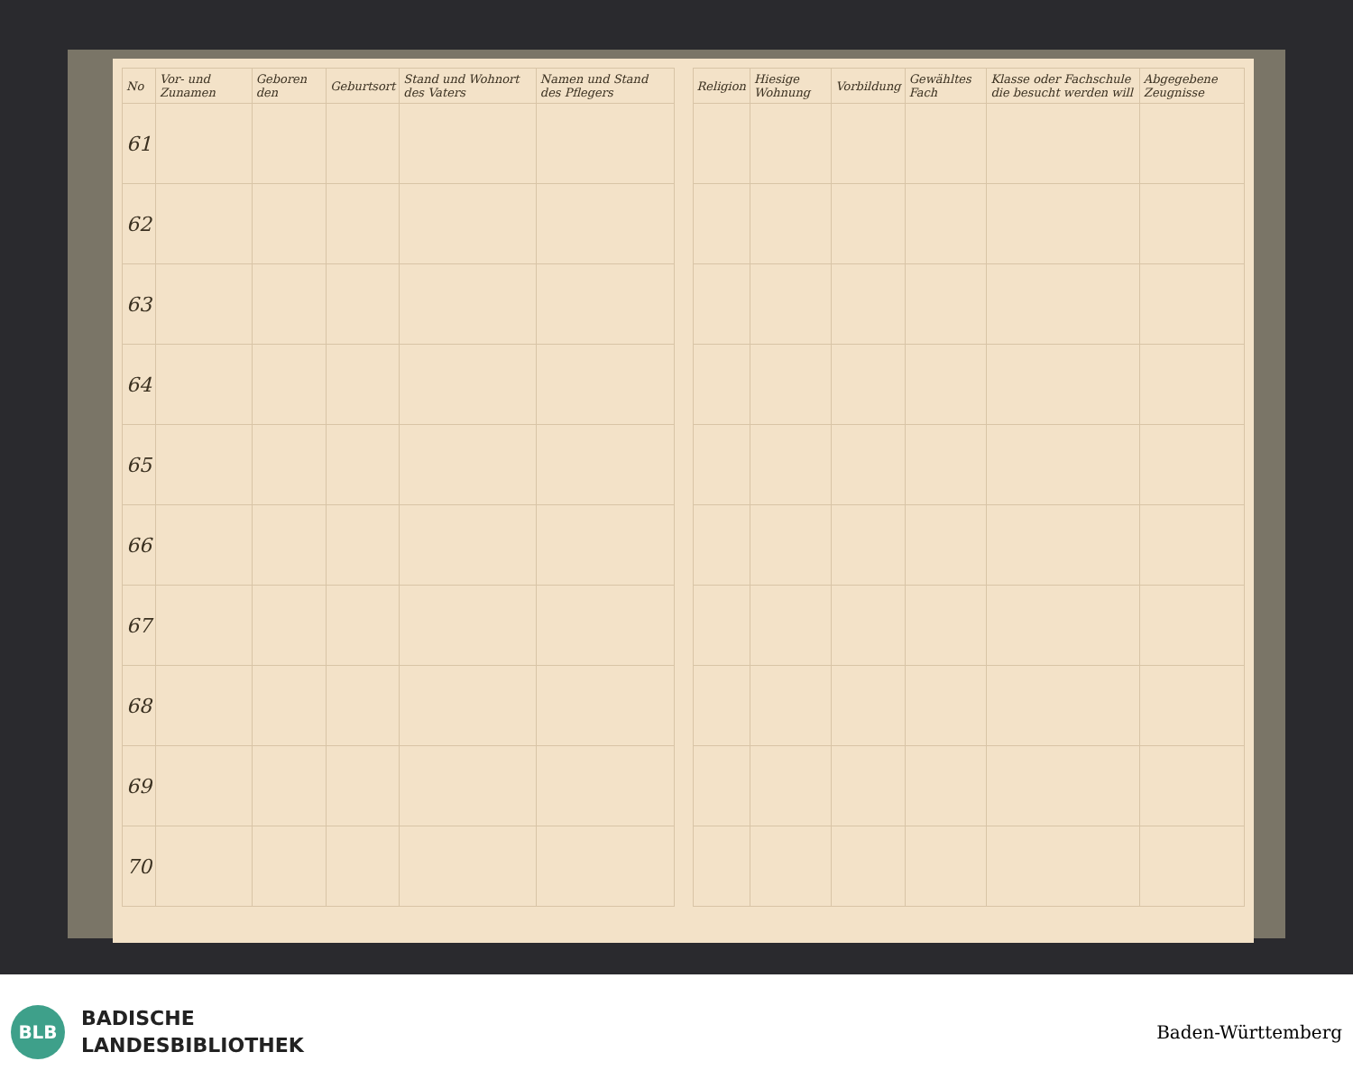| No | Vor- und Zunamen | Geboren den | Geburtsort | Stand und Wohnort des Vaters | Namen und Stand des Pflegers |
| --- | --- | --- | --- | --- | --- |
| 61 | | | | | |
| 62 | | | | | |
| 63 | | | | | |
| 64 | | | | | |
| 65 | | | | | |
| 66 | | | | | |
| 67 | | | | | |
| 68 | | | | | |
| 69 | | | | | |
| 70 | | | | | |
| Religion | Hiesige Wohnung | Vorbildung | Gewähltes Fach | Klasse oder Fachschule die besucht werden will | Abgegebene Zeugnisse |
| --- | --- | --- | --- | --- | --- |
BLB
BADISCHE
LANDESBIBLIOTHEK
Baden-Württemberg